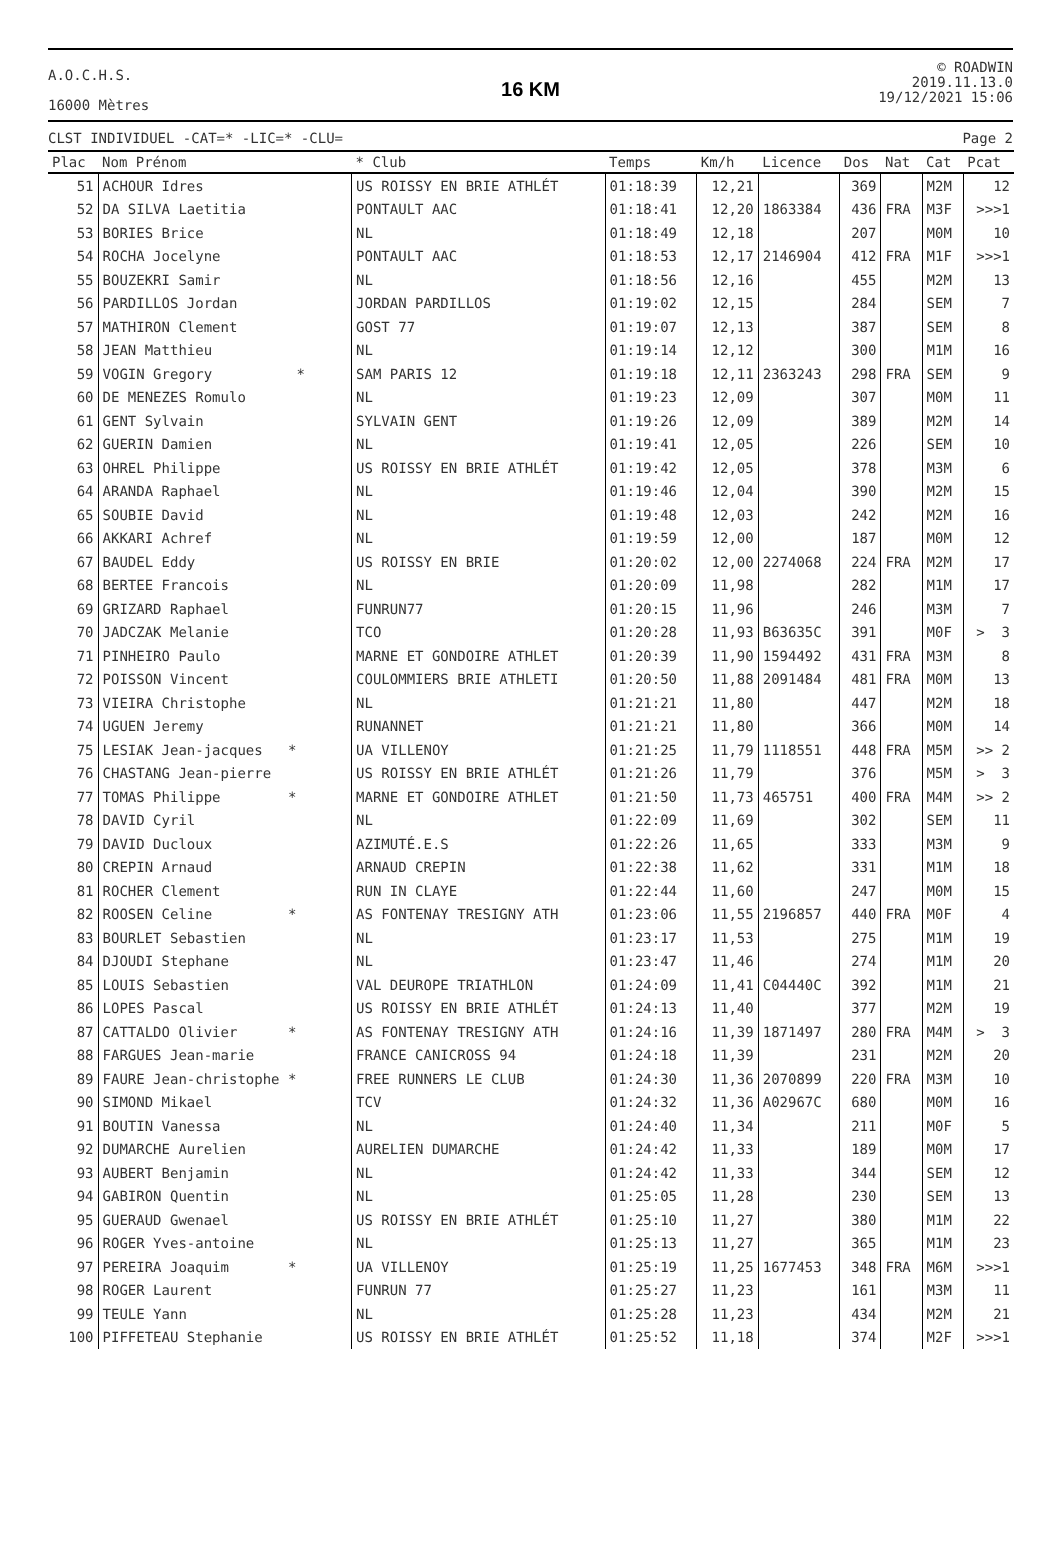A.O.C.H.S.
16000 Mètres
16 KM
© ROADWIN
2019.11.13.0
19/12/2021 15:06
CLST INDIVIDUEL -CAT=* -LIC=* -CLU= Page 2
| Plac | Nom Prénom | * Club | Temps | Km/h | Licence | Dos | Nat | Cat | Pcat |
| --- | --- | --- | --- | --- | --- | --- | --- | --- | --- |
| 51 | ACHOUR Idres | US ROISSY EN BRIE ATHLÉT | 01:18:39 | 12,21 | | 369 | | M2M | 12 |
| 52 | DA SILVA Laetitia | PONTAULT AAC | 01:18:41 | 12,20 | 1863384 | 436 | FRA | M3F | >>>1 |
| 53 | BORIES Brice | NL | 01:18:49 | 12,18 | | 207 | | M0M | 10 |
| 54 | ROCHA Jocelyne | PONTAULT AAC | 01:18:53 | 12,17 | 2146904 | 412 | FRA | M1F | >>>1 |
| 55 | BOUZEKRI Samir | NL | 01:18:56 | 12,16 | | 455 | | M2M | 13 |
| 56 | PARDILLOS Jordan | JORDAN PARDILLOS | 01:19:02 | 12,15 | | 284 | | SEM | 7 |
| 57 | MATHIRON Clement | GOST 77 | 01:19:07 | 12,13 | | 387 | | SEM | 8 |
| 58 | JEAN Matthieu | NL | 01:19:14 | 12,12 | | 300 | | M1M | 16 |
| 59 | VOGIN Gregory * | SAM PARIS 12 | 01:19:18 | 12,11 | 2363243 | 298 | FRA | SEM | 9 |
| 60 | DE MENEZES Romulo | NL | 01:19:23 | 12,09 | | 307 | | M0M | 11 |
| 61 | GENT Sylvain | SYLVAIN GENT | 01:19:26 | 12,09 | | 389 | | M2M | 14 |
| 62 | GUERIN Damien | NL | 01:19:41 | 12,05 | | 226 | | SEM | 10 |
| 63 | OHREL Philippe | US ROISSY EN BRIE ATHLÉT | 01:19:42 | 12,05 | | 378 | | M3M | 6 |
| 64 | ARANDA Raphael | NL | 01:19:46 | 12,04 | | 390 | | M2M | 15 |
| 65 | SOUBIE David | NL | 01:19:48 | 12,03 | | 242 | | M2M | 16 |
| 66 | AKKARI Achref | NL | 01:19:59 | 12,00 | | 187 | | M0M | 12 |
| 67 | BAUDEL Eddy | US ROISSY EN BRIE | 01:20:02 | 12,00 | 2274068 | 224 | FRA | M2M | 17 |
| 68 | BERTEE Francois | NL | 01:20:09 | 11,98 | | 282 | | M1M | 17 |
| 69 | GRIZARD Raphael | FUNRUN77 | 01:20:15 | 11,96 | | 246 | | M3M | 7 |
| 70 | JADCZAK Melanie | TCO | 01:20:28 | 11,93 | B63635C | 391 | | M0F | > 3 |
| 71 | PINHEIRO Paulo | MARNE ET GONDOIRE ATHLET | 01:20:39 | 11,90 | 1594492 | 431 | FRA | M3M | 8 |
| 72 | POISSON Vincent | COULOMMIERS BRIE ATHLETI | 01:20:50 | 11,88 | 2091484 | 481 | FRA | M0M | 13 |
| 73 | VIEIRA Christophe | NL | 01:21:21 | 11,80 | | 447 | | M2M | 18 |
| 74 | UGUEN Jeremy | RUNANNET | 01:21:21 | 11,80 | | 366 | | M0M | 14 |
| 75 | LESIAK Jean-jacques * | UA VILLENOY | 01:21:25 | 11,79 | 1118551 | 448 | FRA | M5M | >> 2 |
| 76 | CHASTANG Jean-pierre | US ROISSY EN BRIE ATHLÉT | 01:21:26 | 11,79 | | 376 | | M5M | > 3 |
| 77 | TOMAS Philippe * | MARNE ET GONDOIRE ATHLET | 01:21:50 | 11,73 | 465751 | 400 | FRA | M4M | >> 2 |
| 78 | DAVID Cyril | NL | 01:22:09 | 11,69 | | 302 | | SEM | 11 |
| 79 | DAVID Ducloux | AZIMUTÉ.E.S | 01:22:26 | 11,65 | | 333 | | M3M | 9 |
| 80 | CREPIN Arnaud | ARNAUD CREPIN | 01:22:38 | 11,62 | | 331 | | M1M | 18 |
| 81 | ROCHER Clement | RUN IN CLAYE | 01:22:44 | 11,60 | | 247 | | M0M | 15 |
| 82 | ROOSEN Celine * | AS FONTENAY TRESIGNY ATH | 01:23:06 | 11,55 | 2196857 | 440 | FRA | M0F | 4 |
| 83 | BOURLET Sebastien | NL | 01:23:17 | 11,53 | | 275 | | M1M | 19 |
| 84 | DJOUDI Stephane | NL | 01:23:47 | 11,46 | | 274 | | M1M | 20 |
| 85 | LOUIS Sebastien | VAL DEUROPE TRIATHLON | 01:24:09 | 11,41 | C04440C | 392 | | M1M | 21 |
| 86 | LOPES Pascal | US ROISSY EN BRIE ATHLÉT | 01:24:13 | 11,40 | | 377 | | M2M | 19 |
| 87 | CATTALDO Olivier * | AS FONTENAY TRESIGNY ATH | 01:24:16 | 11,39 | 1871497 | 280 | FRA | M4M | > 3 |
| 88 | FARGUES Jean-marie | FRANCE CANICROSS 94 | 01:24:18 | 11,39 | | 231 | | M2M | 20 |
| 89 | FAURE Jean-christophe * | FREE RUNNERS LE CLUB | 01:24:30 | 11,36 | 2070899 | 220 | FRA | M3M | 10 |
| 90 | SIMOND Mikael | TCV | 01:24:32 | 11,36 | A02967C | 680 | | M0M | 16 |
| 91 | BOUTIN Vanessa | NL | 01:24:40 | 11,34 | | 211 | | M0F | 5 |
| 92 | DUMARCHE Aurelien | AURELIEN DUMARCHE | 01:24:42 | 11,33 | | 189 | | M0M | 17 |
| 93 | AUBERT Benjamin | NL | 01:24:42 | 11,33 | | 344 | | SEM | 12 |
| 94 | GABIRON Quentin | NL | 01:25:05 | 11,28 | | 230 | | SEM | 13 |
| 95 | GUERAUD Gwenael | US ROISSY EN BRIE ATHLÉT | 01:25:10 | 11,27 | | 380 | | M1M | 22 |
| 96 | ROGER Yves-antoine | NL | 01:25:13 | 11,27 | | 365 | | M1M | 23 |
| 97 | PEREIRA Joaquim * | UA VILLENOY | 01:25:19 | 11,25 | 1677453 | 348 | FRA | M6M | >>>1 |
| 98 | ROGER Laurent | FUNRUN 77 | 01:25:27 | 11,23 | | 161 | | M3M | 11 |
| 99 | TEULE Yann | NL | 01:25:28 | 11,23 | | 434 | | M2M | 21 |
| 100 | PIFFETEAU Stephanie | US ROISSY EN BRIE ATHLÉT | 01:25:52 | 11,18 | | 374 | | M2F | >>>1 |